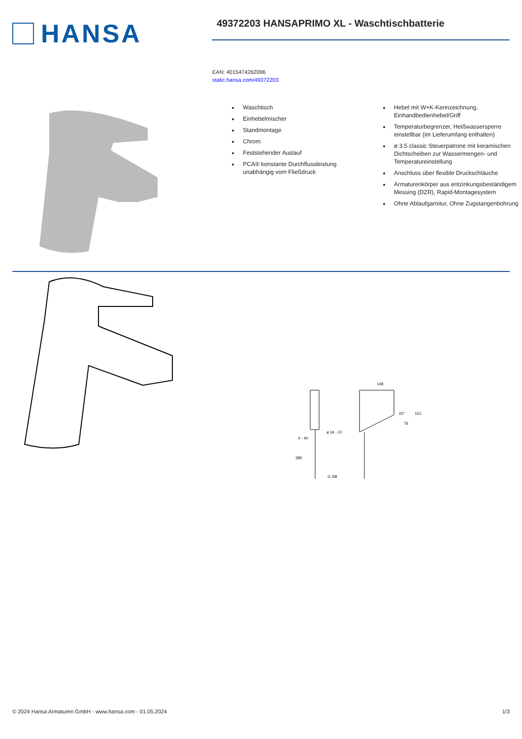HANSA
49372203 HANSAPRIMO XL - Waschtischbatterie
EAN: 4015474262096
static.hansa.com/49372203
Waschtisch
Einhebelmischer
Standmontage
Chrom
Feststehender Auslauf
PCA® konstante Durchflussleistung unabhängig vom Fließdruck
Hebel mit W+K-Kennzeichnung, Einhandbedienhebel/Griff
Temperaturbegrenzer, Heißwassersperre einstellbar (im Lieferumfang enthalten)
ø 3.5 classic Steuerpatrone mit keramischen Dichtscheiben zur Wassermengen- und Temperatureinstellung
Anschluss über flexible Druckschläuche
Armaturenkörper aus entzinkungsbeständigem Messing (DZR), Rapid-Montagesystem
Ohne Ablaufgarnitur, Ohne Zugstangenbohrung
148
ø 34 - 37
G 3/8
385
4 - 40
151
76
22°
© 2024 Hansa Armaturen GmbH - www.hansa.com - 01.05.2024 1/3